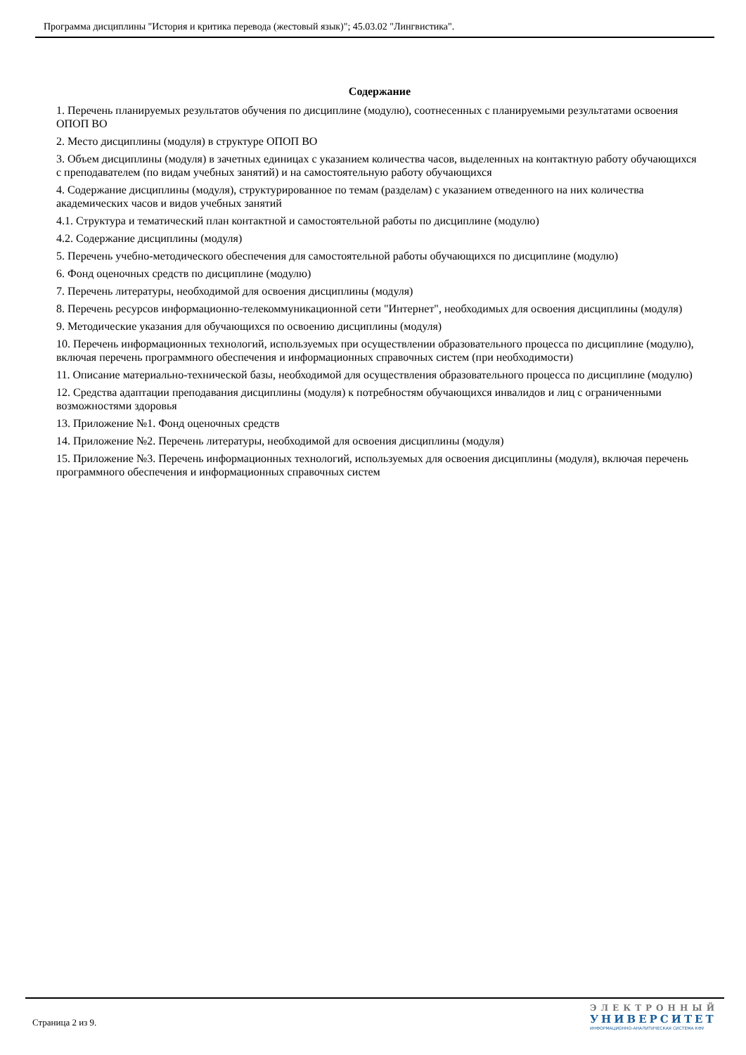Программа дисциплины "История и критика перевода (жестовый язык)"; 45.03.02 "Лингвистика".
Содержание
1. Перечень планируемых результатов обучения по дисциплине (модулю), соотнесенных с планируемыми результатами освоения ОПОП ВО
2. Место дисциплины (модуля) в структуре ОПОП ВО
3. Объем дисциплины (модуля) в зачетных единицах с указанием количества часов, выделенных на контактную работу обучающихся с преподавателем (по видам учебных занятий) и на самостоятельную работу обучающихся
4. Содержание дисциплины (модуля), структурированное по темам (разделам) с указанием отведенного на них количества академических часов и видов учебных занятий
4.1. Структура и тематический план контактной и самостоятельной работы по дисциплине (модулю)
4.2. Содержание дисциплины (модуля)
5. Перечень учебно-методического обеспечения для самостоятельной работы обучающихся по дисциплине (модулю)
6. Фонд оценочных средств по дисциплине (модулю)
7. Перечень литературы, необходимой для освоения дисциплины (модуля)
8. Перечень ресурсов информационно-телекоммуникационной сети "Интернет", необходимых для освоения дисциплины (модуля)
9. Методические указания для обучающихся по освоению дисциплины (модуля)
10. Перечень информационных технологий, используемых при осуществлении образовательного процесса по дисциплине (модулю), включая перечень программного обеспечения и информационных справочных систем (при необходимости)
11. Описание материально-технической базы, необходимой для осуществления образовательного процесса по дисциплине (модулю)
12. Средства адаптации преподавания дисциплины (модуля) к потребностям обучающихся инвалидов и лиц с ограниченными возможностями здоровья
13. Приложение №1. Фонд оценочных средств
14. Приложение №2. Перечень литературы, необходимой для освоения дисциплины (модуля)
15. Приложение №3. Перечень информационных технологий, используемых для освоения дисциплины (модуля), включая перечень программного обеспечения и информационных справочных систем
Страница 2 из 9.
ЭЛЕКТРОННЫЙ
УНИВЕРСИТЕТ
ИНФОРМАЦИОННО-АНАЛИТИЧЕСКАЯ СИСТЕМА КФУ